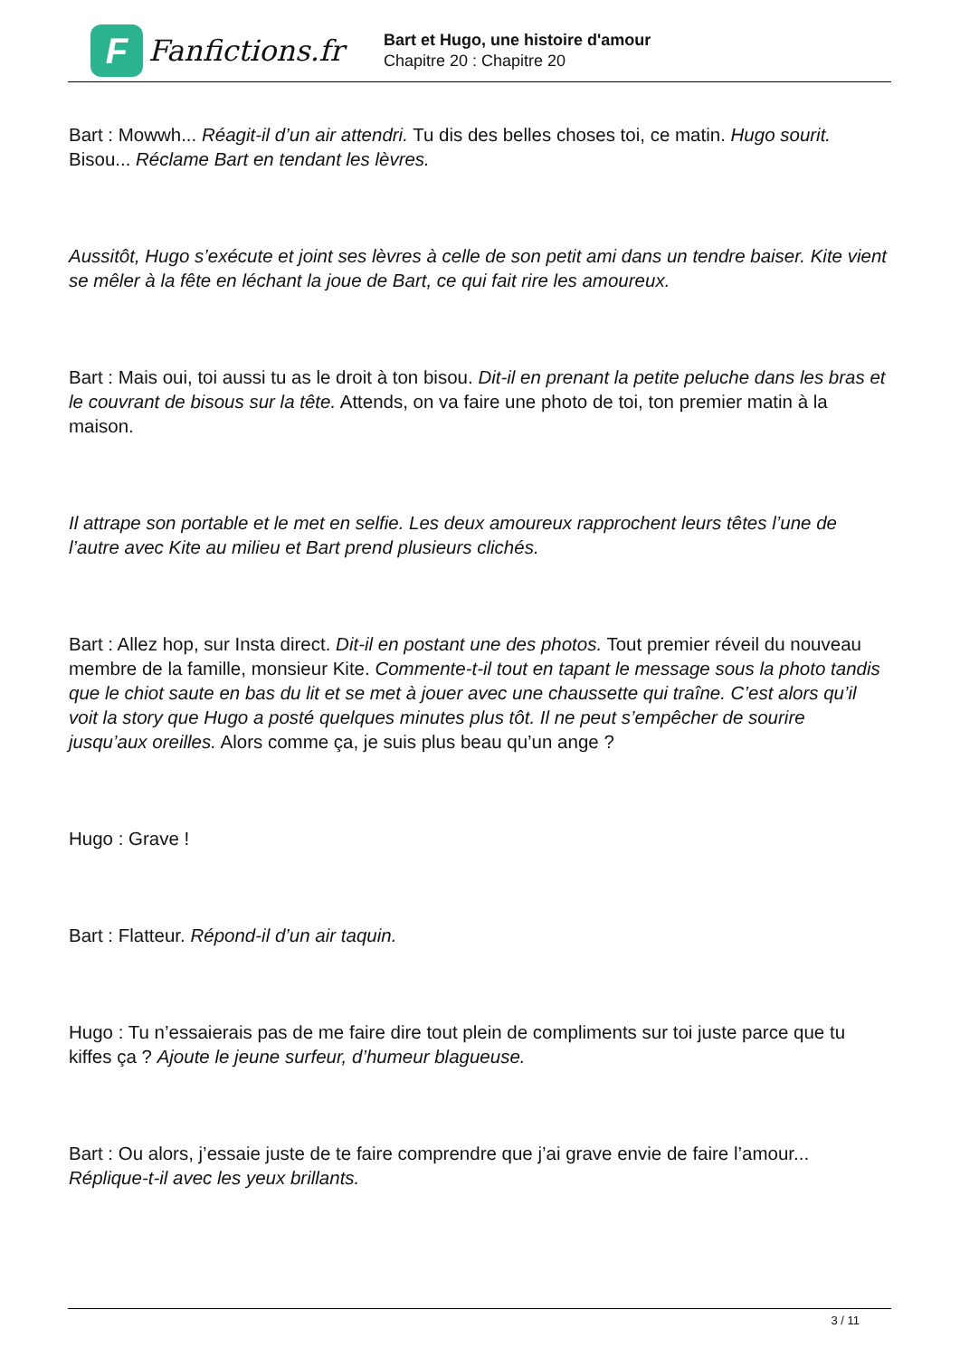F
Fanfictions.fr
Bart et Hugo, une histoire d'amour
Chapitre 20 : Chapitre 20
Bart : Mowwh... Réagit-il d’un air attendri. Tu dis des belles choses toi, ce matin. Hugo sourit. Bisou... Réclame Bart en tendant les lèvres.
Aussitôt, Hugo s’exécute et joint ses lèvres à celle de son petit ami dans un tendre baiser. Kite vient se mêler à la fête en léchant la joue de Bart, ce qui fait rire les amoureux.
Bart : Mais oui, toi aussi tu as le droit à ton bisou. Dit-il en prenant la petite peluche dans les bras et le couvrant de bisous sur la tête. Attends, on va faire une photo de toi, ton premier matin à la maison.
Il attrape son portable et le met en selfie. Les deux amoureux rapprochent leurs têtes l’une de l’autre avec Kite au milieu et Bart prend plusieurs clichés.
Bart : Allez hop, sur Insta direct. Dit-il en postant une des photos. Tout premier réveil du nouveau membre de la famille, monsieur Kite. Commente-t-il tout en tapant le message sous la photo tandis que le chiot saute en bas du lit et se met à jouer avec une chaussette qui traîne. C’est alors qu’il voit la story que Hugo a posté quelques minutes plus tôt. Il ne peut s’empêcher de sourire jusqu’aux oreilles. Alors comme ça, je suis plus beau qu’un ange ?
Hugo : Grave !
Bart : Flatteur. Répond-il d’un air taquin.
Hugo : Tu n’essaierais pas de me faire dire tout plein de compliments sur toi juste parce que tu kiffes ça ? Ajoute le jeune surfeur, d’humeur blagueuse.
Bart : Ou alors, j’essaie juste de te faire comprendre que j’ai grave envie de faire l’amour... Réplique-t-il avec les yeux brillants.
3 / 11